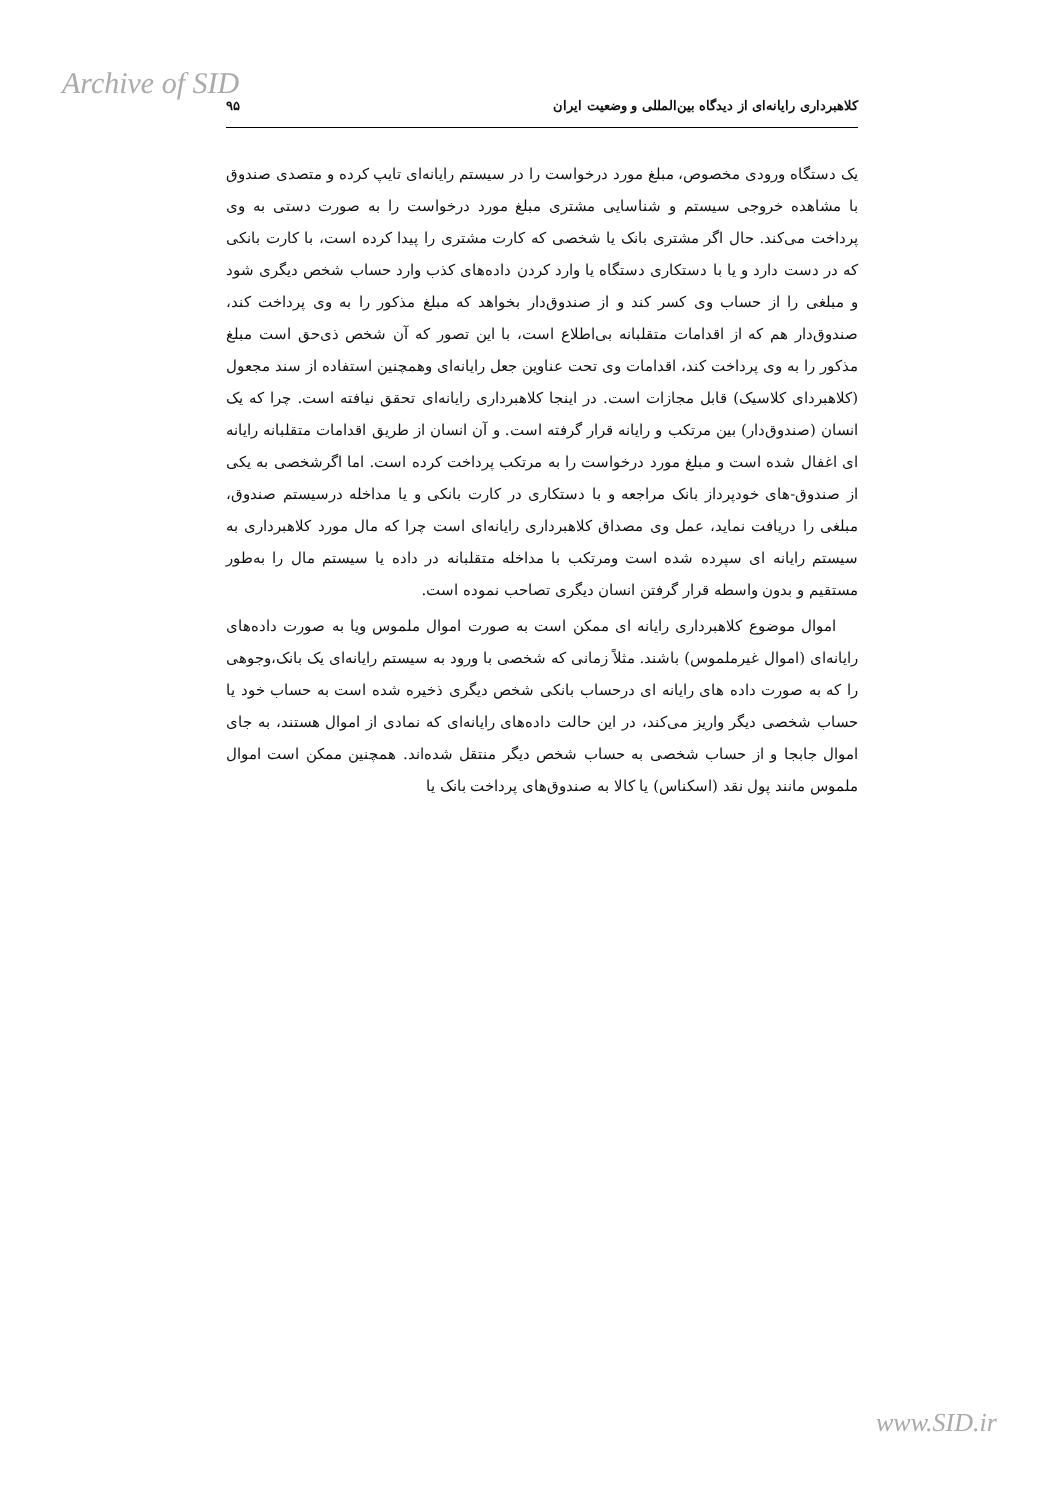Archive of SID
کلاهبرداری رایانه‌ای از دیدگاه بین‌المللی و وضعیت ایران ۹۵
یک دستگاه ورودی مخصوص، مبلغ مورد درخواست را در سیستم رایانه‌ای تایپ کرده و متصدی صندوق با مشاهده خروجی سیستم و شناسایی مشتری مبلغ مورد درخواست را به صورت دستی به وی پرداخت می‌کند. حال اگر مشتری بانک یا شخصی که کارت مشتری را پیدا کرده است، با کارت بانکی که در دست دارد و یا با دستکاری دستگاه یا وارد کردن داده‌های کذب وارد حساب شخص دیگری شود و مبلغی را از حساب وی کسر کند و از صندوق‌دار بخواهد که مبلغ مذکور را به وی پرداخت کند، صندوق‌دار هم که از اقدامات متقلبانه بی‌اطلاع است، با این تصور که آن شخص ذی‌حق است مبلغ مذکور را به وی پرداخت کند، اقدامات وی تحت عناوین جعل رایانه‌ای وهمچنین استفاده از سند مجعول (کلاهبردای کلاسیک) قابل مجازات است. در اینجا کلاهبرداری رایانه‌ای تحقق نیافته است. چرا که یک انسان (صندوق‌دار) بین مرتکب و رایانه قرار گرفته است. و آن انسان از طریق اقدامات متقلبانه رایانه ای اغفال شده است و مبلغ مورد درخواست را به مرتکب پرداخت کرده است. اما اگرشخصی به یکی از صندوق-های خودپرداز بانک مراجعه و با دستکاری در کارت بانکی و یا مداخله درسیستم صندوق، مبلغی را دریافت نماید، عمل وی مصداق کلاهبرداری رایانه‌ای است چرا که مال مورد کلاهبرداری به سیستم رایانه ای سپرده شده است ومرتکب با مداخله متقلبانه در داده یا سیستم مال را به‌طور مستقیم و بدون واسطه قرار گرفتن انسان دیگری تصاحب نموده است.
اموال موضوع کلاهبرداری رایانه ای ممکن است به صورت اموال ملموس ویا به صورت داده‌های رایانه‌ای (اموال غیرملموس) باشند. مثلاً زمانی که شخصی با ورود به سیستم رایانه‌ای یک بانک،وجوهی را که به صورت داده های رایانه ای درحساب بانکی شخص دیگری ذخیره شده است به حساب خود یا حساب شخصی دیگر واریز می‌کند، در این حالت داده‌های رایانه‌ای که نمادی از اموال هستند، به جای اموال جابجا و از حساب شخصی به حساب شخص دیگر منتقل شده‌اند. همچنین ممکن است اموال ملموس مانند پول نقد (اسکناس) یا کالا به صندوق‌های پرداخت بانک یا
www.SID.ir